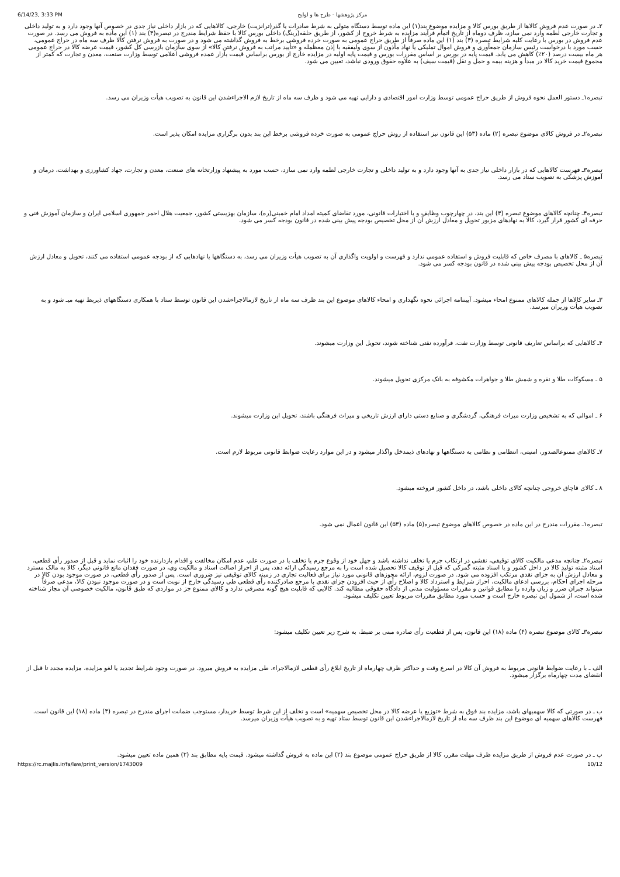6/14/23, 3:33 PM مرکز پژوهشها - طرح ها و لوایح
۲ـ در صورت عدم فروش کالاها از طریق بورس کالا و مزایده موضوع بند(۱) این ماده توسط دستگاه متولی به شرط صادرات یا گذر(ترانزیت) خارجی، کالاهایی که در بازار داخلی نیاز جدی در خصوص آنها وجود دارد و به تولید داخلی و تجارت خارجی لطمه وارد نمی سازد، ظرف دوماه از تاریخ اتمام فرآیند مزایده به شرط خروج از کشور، از طریق حلقه(رینگ) داخلی بورس کالا با حفظ شرایط مندرج در تبصره(۳) بند (۱) این ماده به فروش می رسد. در صورت عدم فروش در بورس با رعایت کلیه شرایط تبصره (۳) بند (۱) این ماده صرفاً از طریق حراج عمومی به صورت خرده فروشی برخط به فروش گذاشته می شود و در صورت به فروش نرفتن کالا ظرف سه ماه در حراج عمومی، حسب مورد با درخواست رئیس سازمان جمعآوری و فروش اموال تملیکی یا نهاد مأذون از سوی ولیفقیه با إذن معظمله و «تأیید مراتب به فروش نرفتن کالا» از سوی سازمان بازرسی کل کشور، قیمت عرضه کالا در حراج عمومی هر ماه بیست درصد (۲۰٪) کاهش می یابد. قیمت پایه در بورس بر اساس مقررات بورس و قیمت پایه اولیه در مزایده خارج از بورس براساس قیمت بازار عمده فروشی اعلامی توسط وزارت صنعت، معدن و تجارت که کمتر از مجموع قیمت خرید کالا در مبدأ و هزینه بیمه و حمل و نقل (قیمت سیف) به علاوه حقوق ورودی نباشد، تعیین می شود.
تبصره۱ـ دستور العمل نحوه فروش از طریق حراج عمومی توسط وزارت امور اقتصادی و دارایی تهیه می شود و ظرف سه ماه از تاریخ لازم الاجراءشدن این قانون به تصویب هیأت وزیران می رسد.
تبصره۲ـ در فروش کالای موضوع تبصره (۲) ماده (۵۳) این قانون نیز استفاده از روش حراج عمومی به صورت خرده فروشی برخط این بند بدون برگزاری مزایده امکان پذیر است.
تبصره۳ـ فهرست کالاهایی که در بازار داخلی نیاز جدی به آنها وجود دارد و به تولید داخلی و تجارت خارجی لطمه وارد نمی سازد، حسب مورد به پیشنهاد وزارتخانه های صنعت، معدن و تجارت، جهاد کشاورزی و بهداشت، درمان و آموزش پزشکی به تصویب ستاد می رسد.
تبصره۴ـ چنانچه کالاهای موضوع تبصره (۳) این بند، در چهارچوب وظایف و یا اختیارات قانونی، مورد تقاضای کمیته امداد امام خمینی(ره)، سازمان بهزیستی کشور، جمعیت هلال احمر جمهوری اسلامی ایران و سازمان آموزش فنی و حرفه ای کشور قرار گیرد، کالا به نهادهای مزبور تحویل و معادل ارزش آن از محل تخصیص بودجه پیش بینی شده در قانون بودجه کسر می شود.
تبصره۵ ـ کالاهای با مصرف خاص که قابلیت فروش و استفاده عمومی ندارد و فهرست و اولویت واگذاری آن به تصویب هیأت وزیران می رسد، به دستگاهها یا نهادهایی که از بودجه عمومی استفاده می کنند، تحویل و معادل ارزش آن از محل تخصیص بودجه پیش بینی شده در قانون بودجه کسر می شود.
۳ـ سایر کالاها از جمله کالاهای ممنوع امحاء میشود. آییننامه اجرائی نحوه نگهداری و امحاء کالاهای موضوع این بند ظرف سه ماه از تاریخ لازمالاجراءشدن این قانون توسط ستاد با همکاری دستگاههای ذیربط تهیه میـ شود و به تصویب هیأت وزیران میرسد.
۴ـ کالاهایی که براساس تعاریف قانونی توسط وزارت نفت، فرآورده نفتی شناخته شوند، تحویل این وزارت میشوند.
۵ ـ مسکوکات طلا و نقره و شمش طلا و جواهرات مکشوفه به بانک مرکزی تحویل میشوند.
۶ ـ اموالی که به تشخیص وزارت میراث فرهنگی، گردشگری و صنایع دستی دارای ارزش تاریخی و میراث فرهنگی باشند، تحویل این وزارت میشوند.
۷ـ کالاهای ممنوعالصدور، امنیتی، انتظامی و نظامی به دستگاهها و نهادهای ذیمدخل واگذار میشود و در این موارد رعایت ضوابط قانونی مربوط لازم است.
۸ ـ کالای قاچاق خروجی چنانچه کالای داخلی باشد، در داخل کشور فروخته میشود.
تبصره۱ـ مقررات مندرج در این ماده در خصوص کالاهای موضوع تبصره(۵) ماده (۵۳) این قانون اعمال نمی شود.
تبصره۲ـ چنانچه مدعی مالکیت کالای توقیفی، نقشی در ارتکاب جرم یا تخلف نداشته باشد و جهل خود از وقوع جرم یا تخلف یا در صورت علم، عدم امکان مخالفت و اقدام بازدارنده خود را اثبات نماید و قبل از صدور رأی قطعی، اسناد مثبته تولید کالا در داخل کشور و یا اسناد مثبته گمرکی که قبل از توقیف کالا تحصیل شده است را به مرجع رسیدگی ارائه دهد، پس از احراز اصالت اسناد و مالکیت وی، در صورت فقدان مانع قانونی دیگر، کالا به مالک مسترد و معادل ارزش آن به جزای نقدی مرتکب افزوده می شود. در صورت لزوم، ارائه مجوزهای قانونی مورد نیاز برای فعالیت تجاری در زمینه کالای توقیفی نیز ضروری است. پس از صدور رأی قطعی، در صورت موجود بودن کالا در مرحله اجرای احکام، بررسی ادعای مالکیت، احراز شرایط و استرداد کالا و اصلاح رأی از حیث افزودن جزای نقدی با مرجع صادرکننده رأی قطعی طی رسیدگی خارج از نوبت است و در صورت موجود نبودن کالا، مدعی صرفاً میتواند جبران ضرر و زیان وارده را مطابق قوانین و مقررات مسؤولیت مدنی از دادگاه حقوقی مطالبه کند. کالایی که قابلیت هیچ گونه مصرفی ندارد و کالای ممنوع جز در مواردی که طبق قانون، مالکیت خصوصی آن مجاز شناخته شده است، از شمول این تبصره خارج است و حسب مورد مطابق مقررات مربوط تعیین تکلیف میشود.
تبصره۳ـ کالای موضوع تبصره (۴) ماده (۱۸) این قانون، پس از قطعیت رأی صادره مبنی بر ضبط، به شرح زیر تعیین تکلیف میشود:
الف ـ با رعایت ضوابط قانونی مربوط به فروش آن کالا در اسرع وقت و حداکثر ظرف چهارماه از تاریخ ابلاغ رأی قطعی لازمالاجراء، طی مزایده به فروش میرود. در صورت وجود شرایط تجدید یا لغو مزایده، مزایده مجدد تا قبل از انقضای مدت چهارماه برگزار میشود.
ب ـ در صورتی که کالا سهمیهای باشد، مزایده بند فوق به شرط «توزیع یا عرضه کالا در محل تخصیص سهمیه» است و تخلف از این شرط توسط خریدار، مستوجب ضمانت اجرای مندرج در تبصره (۴) ماده (۱۸) این قانون است. فهرست کالاهای سهمیه ای موضوع این بند ظرف سه ماه از تاریخ لازمالاجراءشدن این قانون توسط ستاد تهیه و به تصویب هیأت وزیران میرسد.
پ ـ در صورت عدم فروش از طریق مزایده ظرف مهلت مقرر، کالا از طریق حراج عمومی موضوع بند (۲) این ماده به فروش گذاشته میشود. قیمت پایه مطابق بند (۲) همین ماده تعیین میشود.
https://rc.majlis.ir/fa/law/print_version/1743009 10/12